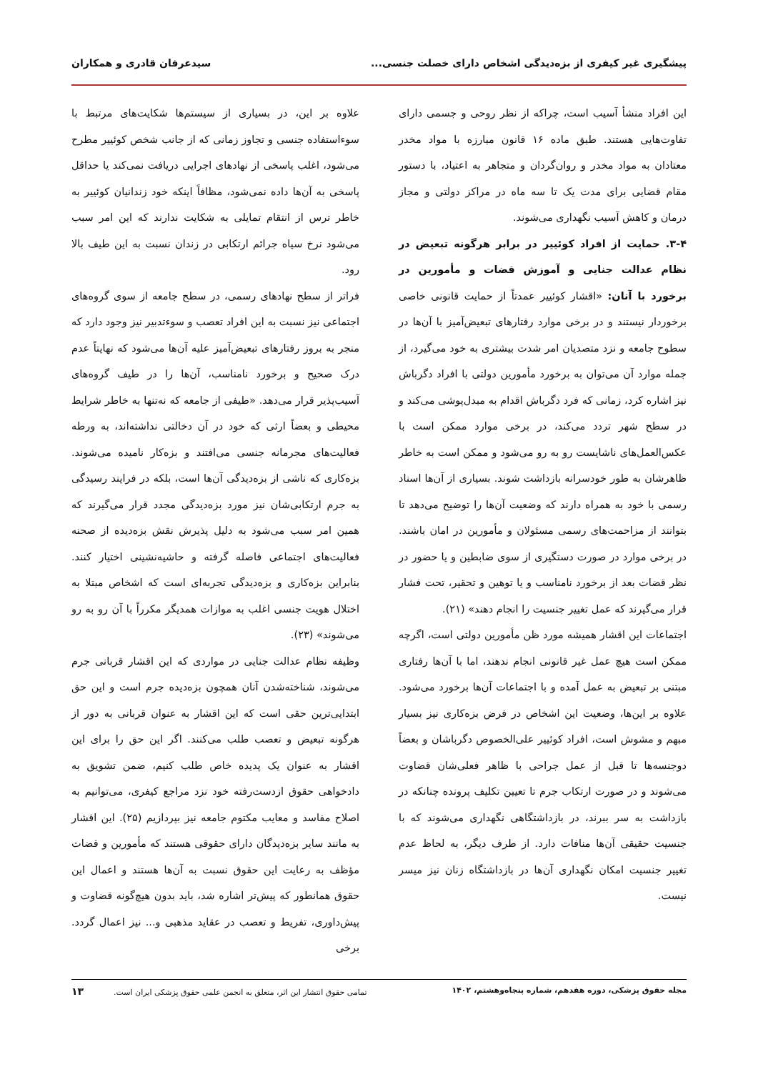پیشگیری غیر کیفری از بزه‌دیدگی اشخاص دارای خصلت جنسی... سیدعرفان قادری و همکاران
این افراد منشأ آسیب است، چراکه از نظر روحی و جسمی دارای تفاوت‌هایی هستند. طبق ماده ۱۶ قانون مبارزه با مواد مخدر معتادان به مواد مخدر و روان‌گردان و متجاهر به اعتیاد، با دستور مقام قضایی برای مدت یک تا سه ماه در مراکز دولتی و مجاز درمان و کاهش آسیب نگهداری می‌شوند.
۳-۴. حمایت از افراد کوئیير در برابر هرگونه تبعیض در نظام عدالت جنایی و آموزش قضات و مأمورین در برخورد با آنان: «اقشار کوئیير عمدتاً از حمایت قانونی خاصی برخوردار نیستند و در برخی موارد رفتارهای تبعیض‌آمیز با آن‌ها در سطوح جامعه و نزد متصدیان امر شدت بیشتری به خود می‌گیرد، از جمله موارد آن می‌توان به برخورد مأمورین دولتی با افراد دگرباش نیز اشاره کرد، زمانی که فرد دگرباش اقدام به مبدل‌پوشی می‌کند و در سطح شهر تردد می‌کند، در برخی موارد ممکن است با عکس‌العمل‌های ناشایست رو به رو می‌شود و ممکن است به خاطر ظاهرشان به طور خودسرانه بازداشت شوند. بسیاری از آن‌ها اسناد رسمی با خود به همراه دارند که وضعیت آن‌ها را توضیح می‌دهد تا بتوانند از مزاحمت‌های رسمی مسئولان و مأمورین در امان باشند. در برخی موارد در صورت دستگیری از سوی ضابطین و یا حضور در نظر قضات بعد از برخورد نامناسب و یا توهین و تحقیر، تحت فشار قرار می‌گیرند که عمل تغییر جنسیت را انجام دهند» (۲۱).
اجتماعات این اقشار همیشه مورد ظن مأمورین دولتی است، اگرچه ممکن است هیچ عمل غیر قانونی انجام ندهند، اما با آن‌ها رفتاری مبتنی بر تبعیض به عمل آمده و با اجتماعات آن‌ها برخورد می‌شود. علاوه بر این‌ها، وضعیت این اشخاص در فرض بزه‌کاری نیز بسیار مبهم و مشوش است، افراد کوئیير علی‌الخصوص دگرباشان و بعضاً دوجنسه‌ها تا قبل از عمل جراحی با ظاهر فعلی‌شان قضاوت می‌شوند و در صورت ارتکاب جرم تا تعیین تکلیف پرونده چنانکه در بازداشت به سر ببرند، در بازداشتگاهی نگهداری می‌شوند که با جنسیت حقیقی آن‌ها منافات دارد. از طرف دیگر، به لحاظ عدم تغییر جنسیت امکان نگهداری آن‌ها در بازداشتگاه زنان نیز میسر نیست.
علاوه بر این، در بسیاری از سیستم‌ها شکایت‌های مرتبط با سوءاستفاده جنسی و تجاوز زمانی که از جانب شخص کوئیير مطرح می‌شود، اغلب پاسخی از نهادهای اجرایی دریافت نمی‌کند یا حداقل پاسخی به آن‌ها داده نمی‌شود، مظافاً اینکه خود زندانیان کوئیير به خاطر ترس از انتقام تمایلی به شکایت ندارند که این امر سبب می‌شود نرخ سیاه جرائم ارتکابی در زندان نسبت به این طیف بالا رود.
فراتر از سطح نهادهای رسمی، در سطح جامعه از سوی گروه‌های اجتماعی نیز نسبت به این افراد تعصب و سوءتدبیر نیز وجود دارد که منجر به بروز رفتارهای تبعیض‌آمیز علیه آن‌ها می‌شود که نهایتاً عدم درک صحیح و برخورد نامناسب، آن‌ها را در طیف گروه‌های آسیب‌پذیر قرار می‌دهد. «طیفی از جامعه که نه‌تنها به خاطر شرایط محیطی و بعضاً ارثی که خود در آن دخالتی نداشته‌اند، به ورطه فعالیت‌های مجرمانه جنسی می‌افتند و بزه‌کار نامیده می‌شوند. بزه‌کاری که ناشی از بزه‌دیدگی آن‌ها است، بلکه در فرایند رسیدگی به جرم ارتکابی‌شان نیز مورد بزه‌دیدگی مجدد قرار می‌گیرند که همین امر سبب می‌شود به دلیل پذیرش نقش بزه‌دیده از صحنه فعالیت‌های اجتماعی فاصله گرفته و حاشیه‌نشینی اختیار کنند. بنابراین بزه‌کاری و بزه‌دیدگی تجربه‌ای است که اشخاص مبتلا به اختلال هویت جنسی اغلب به موازات همدیگر مکرراً با آن رو به رو می‌شوند» (۲۳).
وظیفه نظام عدالت جنایی در مواردی که این اقشار قربانی جرم می‌شوند، شناخته‌شدن آنان همچون بزه‌دیده جرم است و این حق ابتدایی‌ترین حقی است که این اقشار به عنوان قربانی به دور از هرگونه تبعیض و تعصب طلب می‌کنند. اگر این حق را برای این اقشار به عنوان یک پدیده خاص طلب کنیم، ضمن تشویق به دادخواهی حقوق ازدست‌رفته خود نزد مراجع کیفری، می‌توانیم به اصلاح مفاسد و معایب مکتوم جامعه نیز بپردازیم (۲۵). این اقشار به مانند سایر بزه‌دیدگان دارای حقوقی هستند که مأمورین و قضات مؤظف به رعایت این حقوق نسبت به آن‌ها هستند و اعمال این حقوق همانطور که پیش‌تر اشاره شد، باید بدون هیچ‌گونه قضاوت و پیش‌داوری، تفریط و تعصب در عقاید مذهبی و... نیز اعمال گردد. برخی
مجله حقوق پزشکی، دوره هفدهم، شماره پنجاه‌وهشتم، ۱۴۰۲ تمامی حقوق انتشار این اثر، متعلق به انجمن علمی حقوق پزشکی ایران است. ۱۳